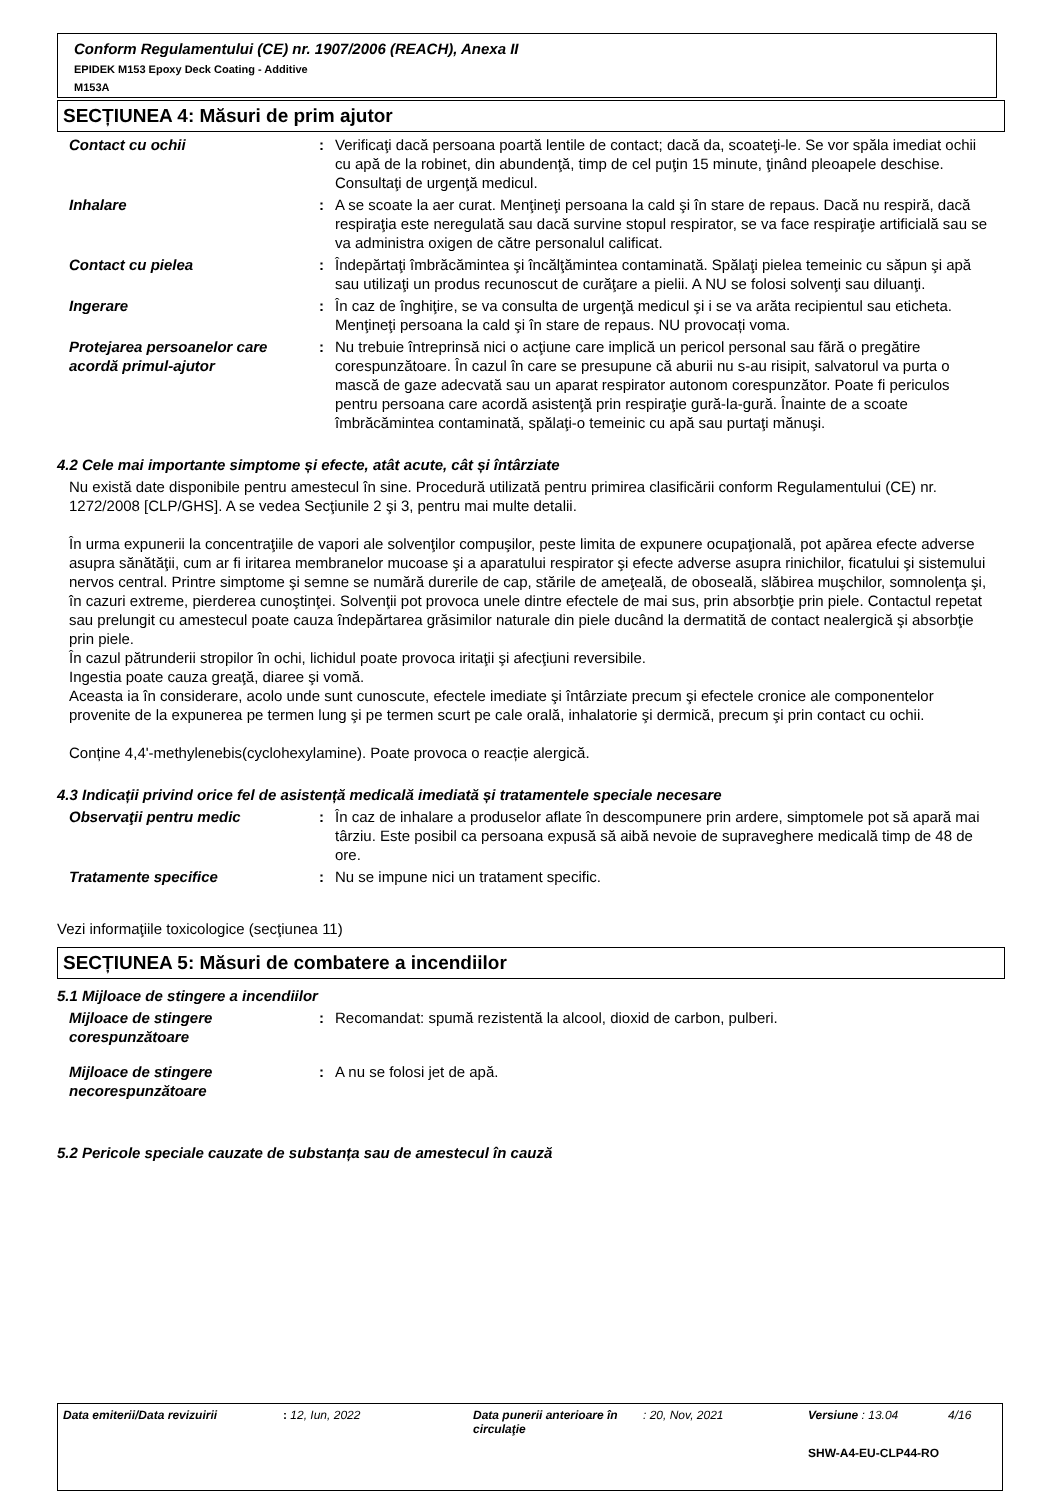Conform Regulamentului (CE) nr. 1907/2006 (REACH), Anexa II
EPIDEK M153 Epoxy Deck Coating - Additive
M153A
SECȚIUNEA 4: Măsuri de prim ajutor
Contact cu ochii : Verificaţi dacă persoana poartă lentile de contact; dacă da, scoateţi-le. Se vor spăla imediat ochii cu apă de la robinet, din abundenţă, timp de cel puţin 15 minute, ţinând pleoapele deschise. Consultaţi de urgenţă medicul.
Inhalare : A se scoate la aer curat. Menţineţi persoana la cald şi în stare de repaus. Dacă nu respiră, dacă respiraţia este neregulată sau dacă survine stopul respirator, se va face respiraţie artificială sau se va administra oxigen de către personalul calificat.
Contact cu pielea : Îndepărtaţi îmbrăcămintea şi încălţămintea contaminată. Spălaţi pielea temeinic cu săpun şi apă sau utilizaţi un produs recunoscut de curăţare a pielii. A NU se folosi solvenţi sau diluanţi.
Ingerare : În caz de înghiţire, se va consulta de urgenţă medicul şi i se va arăta recipientul sau eticheta. Menţineţi persoana la cald şi în stare de repaus. NU provocați voma.
Protejarea persoanelor care acordă primul-ajutor
: Nu trebuie întreprinsă nici o acţiune care implică un pericol personal sau fără o pregătire corespunzătoare. În cazul în care se presupune că aburii nu s-au risipit, salvatorul va purta o mască de gaze adecvată sau un aparat respirator autonom corespunzător. Poate fi periculos pentru persoana care acordă asistenţă prin respiraţie gură-la-gură. Înainte de a scoate îmbrăcămintea contaminată, spălaţi-o temeinic cu apă sau purtaţi mănuşi.
4.2 Cele mai importante simptome și efecte, atât acute, cât și întârziate
Nu există date disponibile pentru amestecul în sine. Procedură utilizată pentru primirea clasificării conform Regulamentului (CE) nr. 1272/2008 [CLP/GHS]. A se vedea Secţiunile 2 şi 3, pentru mai multe detalii.
În urma expunerii la concentraţiile de vapori ale solvenţilor compuşilor, peste limita de expunere ocupaţională, pot apărea efecte adverse asupra sănătăţii, cum ar fi iritarea membranelor mucoase şi a aparatului respirator şi efecte adverse asupra rinichilor, ficatului şi sistemului nervos central. Printre simptome şi semne se numără durerile de cap, stările de ameţeală, de oboseală, slăbirea muşchilor, somnolenţa şi, în cazuri extreme, pierderea cunoştinţei. Solvenţii pot provoca unele dintre efectele de mai sus, prin absorbţie prin piele. Contactul repetat sau prelungit cu amestecul poate cauza îndepărtarea grăsimilor naturale din piele ducând la dermatită de contact nealergică şi absorbţie prin piele.
În cazul pătrunderii stropilor în ochi, lichidul poate provoca iritaţii şi afecţiuni reversibile.
Ingestia poate cauza greaţă, diaree şi vomă.
Aceasta ia în considerare, acolo unde sunt cunoscute, efectele imediate şi întârziate precum şi efectele cronice ale componentelor provenite de la expunerea pe termen lung şi pe termen scurt pe cale orală, inhalatorie şi dermică, precum şi prin contact cu ochii.
Conține 4,4'-methylenebis(cyclohexylamine). Poate provoca o reacție alergică.
4.3 Indicații privind orice fel de asistență medicală imediată și tratamentele speciale necesare
Observaţii pentru medic : În caz de inhalare a produselor aflate în descompunere prin ardere, simptomele pot să apară mai târziu. Este posibil ca persoana expusă să aibă nevoie de supraveghere medicală timp de 48 de ore.
Tratamente specifice : Nu se impune nici un tratament specific.
Vezi informaţiile toxicologice (secţiunea 11)
SECȚIUNEA 5: Măsuri de combatere a incendiilor
5.1 Mijloace de stingere a incendiilor
Mijloace de stingere corespunzătoare
: Recomandat: spumă rezistentă la alcool, dioxid de carbon, pulberi.
Mijloace de stingere necorespunzătoare
: A nu se folosi jet de apă.
5.2 Pericole speciale cauzate de substanța sau de amestecul în cauză
Data emiterii/Data revizuirii: 12, Iun, 2022 Data punerii anterioare în circulaţie: 20, Nov, 2021 Versiune : 13.04 4/16
SHW-A4-EU-CLP44-RO